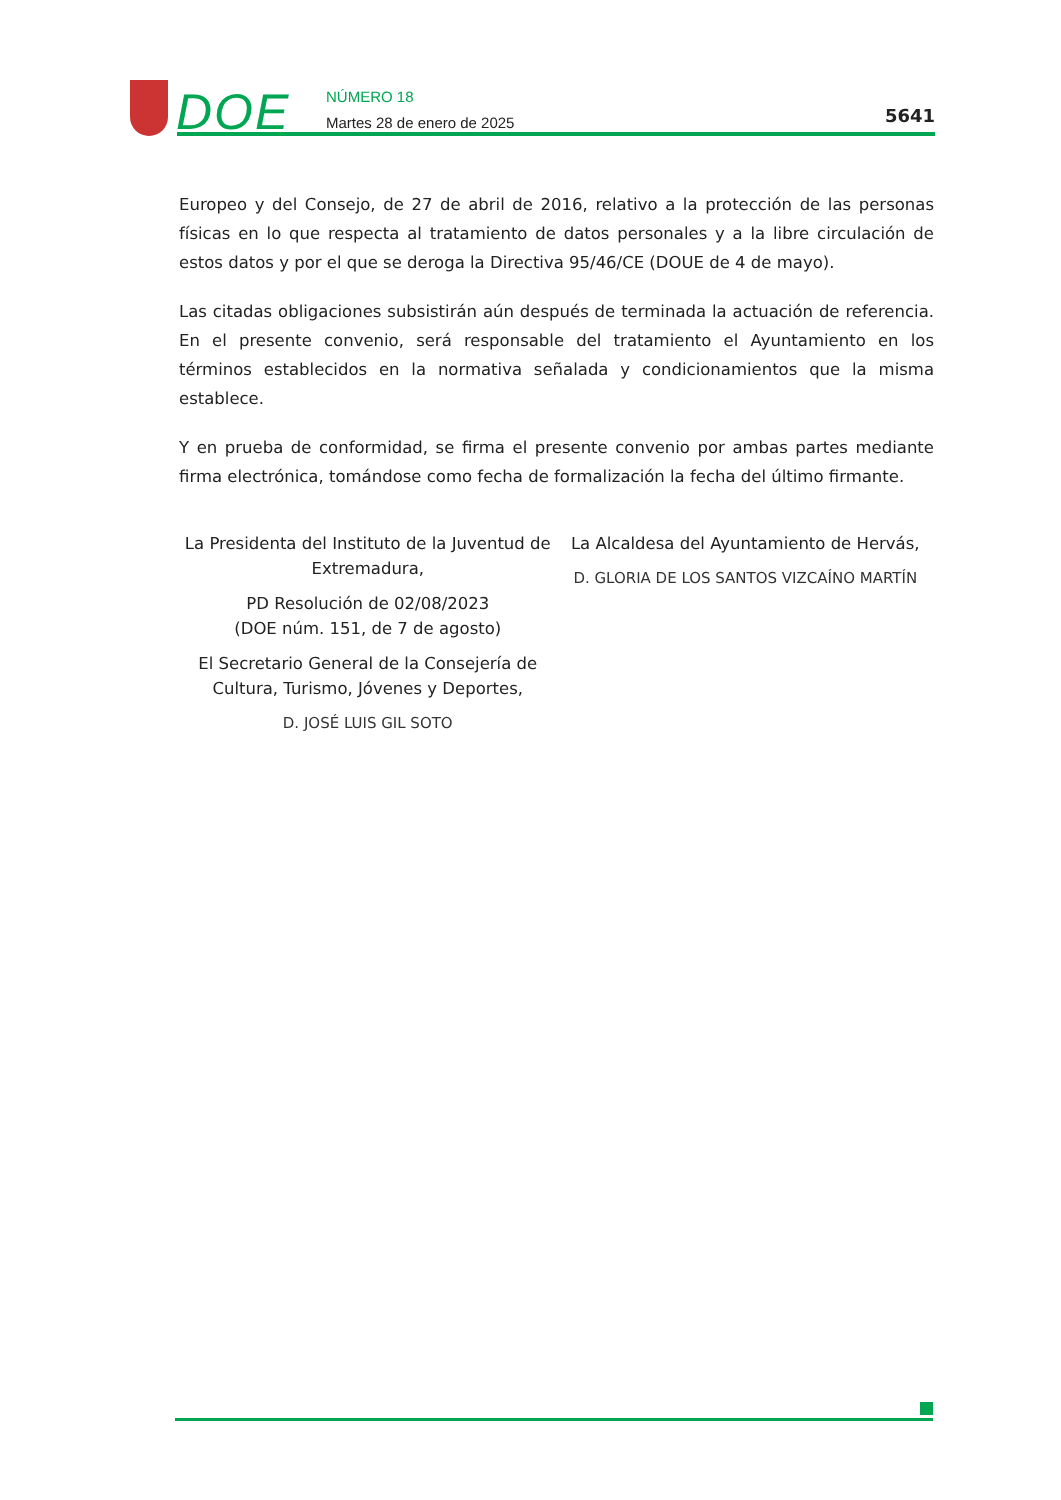DOE
NÚMERO 18
Martes 28 de enero de 2025
5641
Europeo y del Consejo, de 27 de abril de 2016, relativo a la protección de las personas físicas en lo que respecta al tratamiento de datos personales y a la libre circulación de estos datos y por el que se deroga la Directiva 95/46/CE (DOUE de 4 de mayo).
Las citadas obligaciones subsistirán aún después de terminada la actuación de referencia. En el presente convenio, será responsable del tratamiento el Ayuntamiento en los términos establecidos en la normativa señalada y condicionamientos que la misma establece.
Y en prueba de conformidad, se firma el presente convenio por ambas partes mediante firma electrónica, tomándose como fecha de formalización la fecha del último firmante.
La Presidenta del Instituto de la Juventud de Extremadura,
PD Resolución de 02/08/2023
(DOE núm. 151, de 7 de agosto)
El Secretario General de la Consejería de Cultura, Turismo, Jóvenes y Deportes,
D. JOSÉ LUIS GIL SOTO
La Alcaldesa del Ayuntamiento de Hervás,
D. GLORIA DE LOS SANTOS VIZCAÍNO MARTÍN